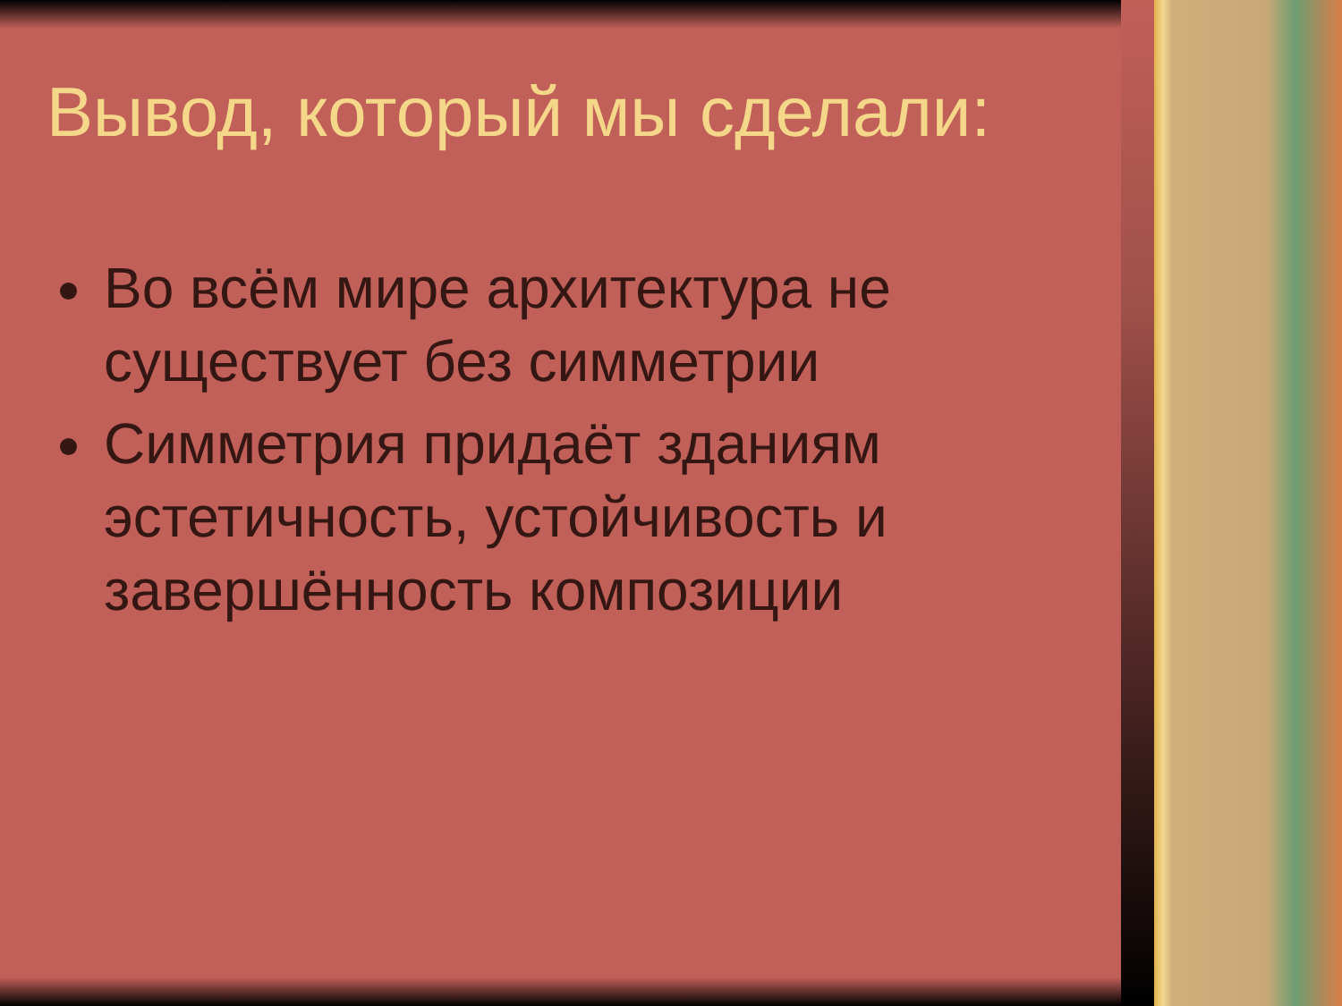Вывод, который мы сделали:
Во всём мире архитектура не существует без симметрии
Симметрия придаёт зданиям эстетичность, устойчивость и завершённость композиции